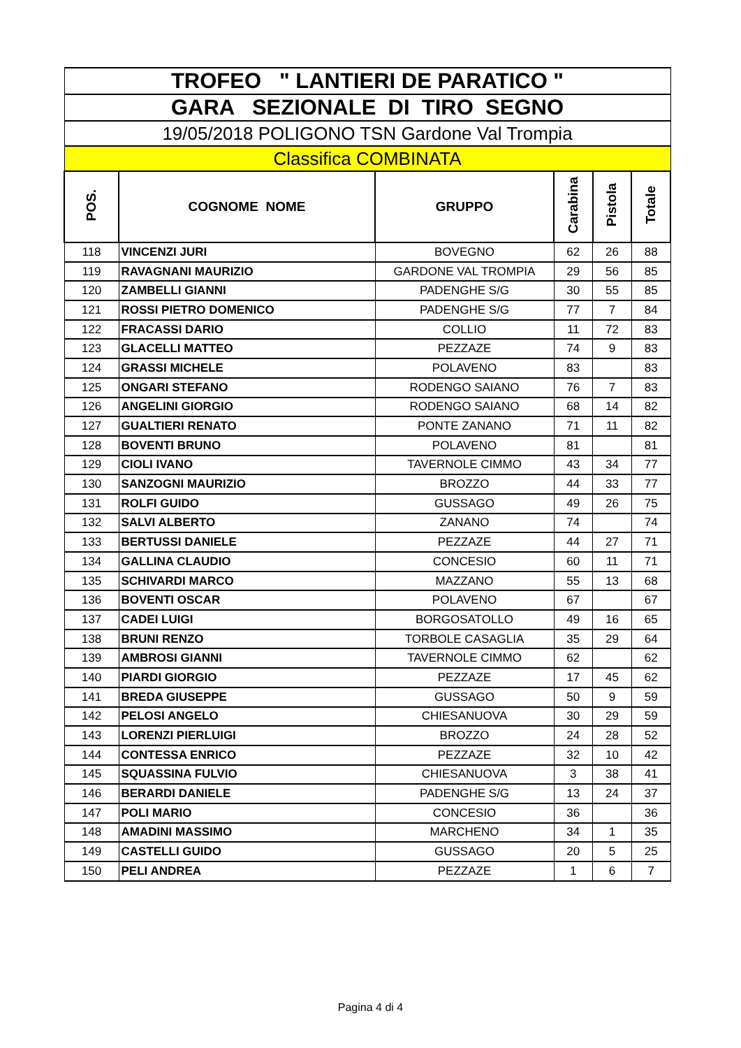| TROFEO " LANTIERI DE PARATICO " | | | | | |
| GARA SEZIONALE DI TIRO SEGNO | | | | | |
| 19/05/2018 POLIGONO TSN Gardone Val Trompia | | | | | |
| Classifica COMBINATA | | | | | |
| POS. | COGNOME NOME | GRUPPO | Carabina | Pistola | Totale |
| 118 | VINCENZI JURI | BOVEGNO | 62 | 26 | 88 |
| 119 | RAVAGNANI MAURIZIO | GARDONE VAL TROMPIA | 29 | 56 | 85 |
| 120 | ZAMBELLI GIANNI | PADENGHE S/G | 30 | 55 | 85 |
| 121 | ROSSI PIETRO DOMENICO | PADENGHE S/G | 77 | 7 | 84 |
| 122 | FRACASSI DARIO | COLLIO | 11 | 72 | 83 |
| 123 | GLACELLI MATTEO | PEZZAZE | 74 | 9 | 83 |
| 124 | GRASSI MICHELE | POLAVENO | 83 | | 83 |
| 125 | ONGARI STEFANO | RODENGO SAIANO | 76 | 7 | 83 |
| 126 | ANGELINI GIORGIO | RODENGO SAIANO | 68 | 14 | 82 |
| 127 | GUALTIERI RENATO | PONTE ZANANO | 71 | 11 | 82 |
| 128 | BOVENTI BRUNO | POLAVENO | 81 | | 81 |
| 129 | CIOLI IVANO | TAVERNOLE CIMMO | 43 | 34 | 77 |
| 130 | SANZOGNI MAURIZIO | BROZZO | 44 | 33 | 77 |
| 131 | ROLFI GUIDO | GUSSAGO | 49 | 26 | 75 |
| 132 | SALVI ALBERTO | ZANANO | 74 | | 74 |
| 133 | BERTUSSI DANIELE | PEZZAZE | 44 | 27 | 71 |
| 134 | GALLINA CLAUDIO | CONCESIO | 60 | 11 | 71 |
| 135 | SCHIVARDI MARCO | MAZZANO | 55 | 13 | 68 |
| 136 | BOVENTI OSCAR | POLAVENO | 67 | | 67 |
| 137 | CADEI LUIGI | BORGOSATOLLO | 49 | 16 | 65 |
| 138 | BRUNI RENZO | TORBOLE CASAGLIA | 35 | 29 | 64 |
| 139 | AMBROSI GIANNI | TAVERNOLE CIMMO | 62 | | 62 |
| 140 | PIARDI GIORGIO | PEZZAZE | 17 | 45 | 62 |
| 141 | BREDA GIUSEPPE | GUSSAGO | 50 | 9 | 59 |
| 142 | PELOSI ANGELO | CHIESANUOVA | 30 | 29 | 59 |
| 143 | LORENZI PIERLUIGI | BROZZO | 24 | 28 | 52 |
| 144 | CONTESSA ENRICO | PEZZAZE | 32 | 10 | 42 |
| 145 | SQUASSINA FULVIO | CHIESANUOVA | 3 | 38 | 41 |
| 146 | BERARDI DANIELE | PADENGHE S/G | 13 | 24 | 37 |
| 147 | POLI MARIO | CONCESIO | 36 | | 36 |
| 148 | AMADINI MASSIMO | MARCHENO | 34 | 1 | 35 |
| 149 | CASTELLI GUIDO | GUSSAGO | 20 | 5 | 25 |
| 150 | PELI ANDREA | PEZZAZE | 1 | 6 | 7 |
Pagina 4 di 4